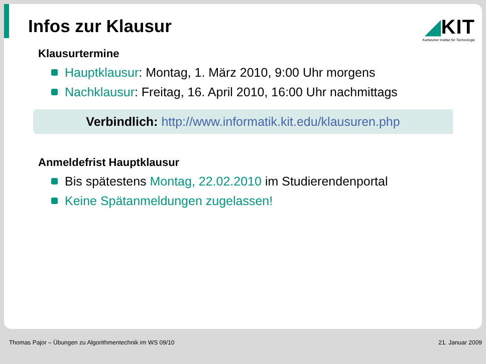Infos zur Klausur
◢KIT
Karlsruher Institut für Technologie
Klausurtermine
Hauptklausur: Montag, 1. März 2010, 9:00 Uhr morgens
Nachklausur: Freitag, 16. April 2010, 16:00 Uhr nachmittags
Verbindlich: http://www.informatik.kit.edu/klausuren.php
Anmeldefrist Hauptklausur
Bis spätestens Montag, 22.02.2010 im Studierendenportal
Keine Spätanmeldungen zugelassen!
Thomas Pajor – Übungen zu Algorithmentechnik im WS 09/10 21. Januar 2009